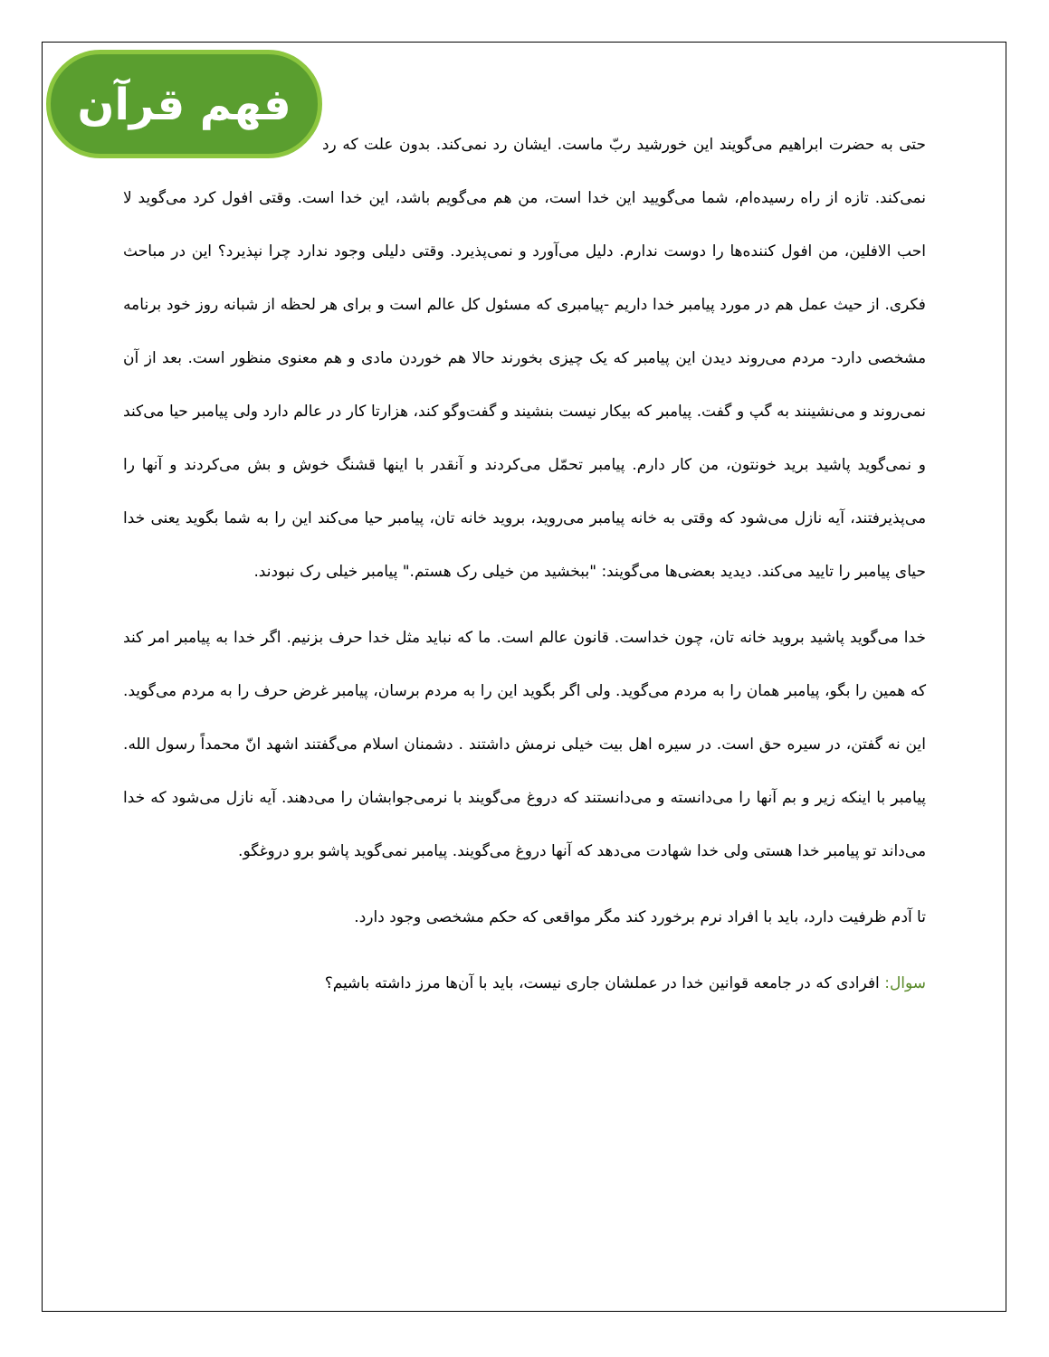فهم قرآن
حتی به حضرت ابراهیم می‌گویند این خورشید ربّ ماست. ایشان رد نمی‌کند. بدون علت که رد نمی‌کند. تازه از راه رسیده‌ام، شما می‌گویید این خدا است، من هم می‌گویم باشد، این خدا است. وقتی افول کرد می‌گوید لا احب الافلین، من افول کننده‌ها را دوست ندارم. دلیل می‌آورد و نمی‌پذیرد. وقتی دلیلی وجود ندارد چرا نپذیرد؟ این در مباحث فکری. از حیث عمل هم در مورد پیامبر خدا داریم -پیامبری که مسئول کل عالم است و برای هر لحظه از شبانه روز خود برنامه مشخصی دارد- مردم می‌روند دیدن این پیامبر که یک چیزی بخورند حالا هم خوردن مادی و هم معنوی منظور است. بعد از آن نمی‌روند و می‌نشینند به گپ و گفت. پیامبر که بیکار نیست بنشیند و گفت‌وگو کند، هزارتا کار در عالم دارد ولی پیامبر حیا می‌کند و نمی‌گوید پاشید برید خونتون، من کار دارم. پیامبر تحمّل می‌کردند و آنقدر با اینها قشنگ خوش و بش می‌کردند و آنها را می‌پذیرفتند، آیه نازل می‌شود که وقتی به خانه پیامبر می‌روید، بروید خانه تان، پیامبر حیا می‌کند این را به شما بگوید یعنی خدا حیای پیامبر را تایید می‌کند. دیدید بعضی‌ها می‌گویند: "ببخشید من خیلی رک هستم." پیامبر خیلی رک نبودند.
خدا می‌گوید پاشید بروید خانه تان، چون خداست. قانون عالم است. ما که نباید مثل خدا حرف بزنیم. اگر خدا به پیامبر امر کند که همین را بگو، پیامبر همان را به مردم می‌گوید. ولی اگر بگوید این را به مردم برسان، پیامبر غرض حرف را به مردم می‌گوید. این نه گفتن، در سیره حق است. در سیره اهل بیت خیلی نرمش داشتند . دشمنان اسلام می‌گفتند اشهد انّ محمداً رسول الله. پیامبر با اینکه زیر و بم آنها را می‌دانسته و می‌دانستند که دروغ می‌گویند با نرمی‌جوابشان را می‌دهند. آیه نازل می‌شود که خدا می‌داند تو پیامبر خدا هستی ولی خدا شهادت می‌دهد که آنها دروغ می‌گویند. پیامبر نمی‌گوید پاشو برو دروغگو.
تا آدم ظرفیت دارد، باید با افراد نرم برخورد کند مگر مواقعی که حکم مشخصی وجود دارد.
سوال: افرادی که در جامعه قوانین خدا در عملشان جاری نیست، باید با آن‌ها مرز داشته باشیم؟